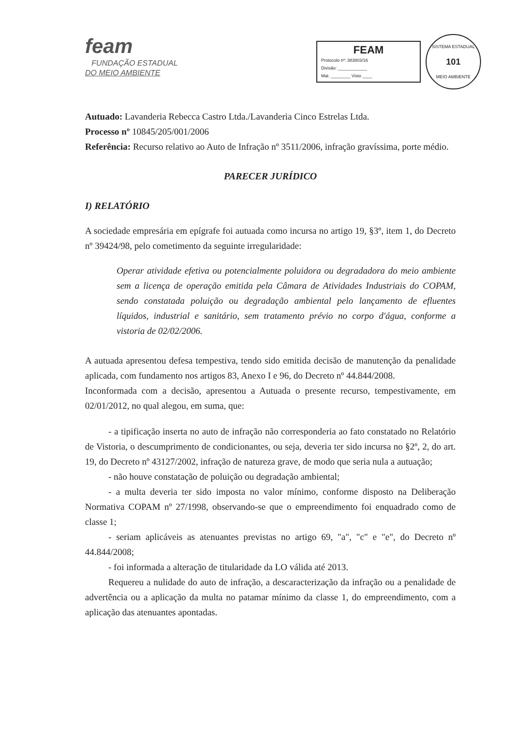feam
FUNDAÇÃO ESTADUAL
DO MEIO AMBIENTE
FEAM
Protocolo nº: 383803/16
Divisão: ____________
Mat. ________ Visto ____
SISTEMA ESTADUAL
101
MEIO AMBIENTE
Autuado: Lavanderia Rebecca Castro Ltda./Lavanderia Cinco Estrelas Ltda.
Processo nº 10845/205/001/2006
Referência: Recurso relativo ao Auto de Infração nº 3511/2006, infração gravíssima, porte médio.
PARECER JURÍDICO
I) RELATÓRIO
A sociedade empresária em epígrafe foi autuada como incursa no artigo 19, §3º, item 1, do Decreto nº 39424/98, pelo cometimento da seguinte irregularidade:
Operar atividade efetiva ou potencialmente poluidora ou degradadora do meio ambiente sem a licença de operação emitida pela Câmara de Atividades Industriais do COPAM, sendo constatada poluição ou degradação ambiental pelo lançamento de efluentes líquidos, industrial e sanitário, sem tratamento prévio no corpo d'água, conforme a vistoria de 02/02/2006.
A autuada apresentou defesa tempestiva, tendo sido emitida decisão de manutenção da penalidade aplicada, com fundamento nos artigos 83, Anexo I e 96, do Decreto nº 44.844/2008.
Inconformada com a decisão, apresentou a Autuada o presente recurso, tempestivamente, em 02/01/2012, no qual alegou, em suma, que:
- a tipificação inserta no auto de infração não corresponderia ao fato constatado no Relatório de Vistoria, o descumprimento de condicionantes, ou seja, deveria ter sido incursa no §2º, 2, do art. 19, do Decreto nº 43127/2002, infração de natureza grave, de modo que seria nula a autuação;
- não houve constatação de poluição ou degradação ambiental;
- a multa deveria ter sido imposta no valor mínimo, conforme disposto na Deliberação Normativa COPAM nº 27/1998, observando-se que o empreendimento foi enquadrado como de classe 1;
- seriam aplicáveis as atenuantes previstas no artigo 69, "a", "c" e "e", do Decreto nº 44.844/2008;
- foi informada a alteração de titularidade da LO válida até 2013.
Requereu a nulidade do auto de infração, a descaracterização da infração ou a penalidade de advertência ou a aplicação da multa no patamar mínimo da classe 1, do empreendimento, com a aplicação das atenuantes apontadas.